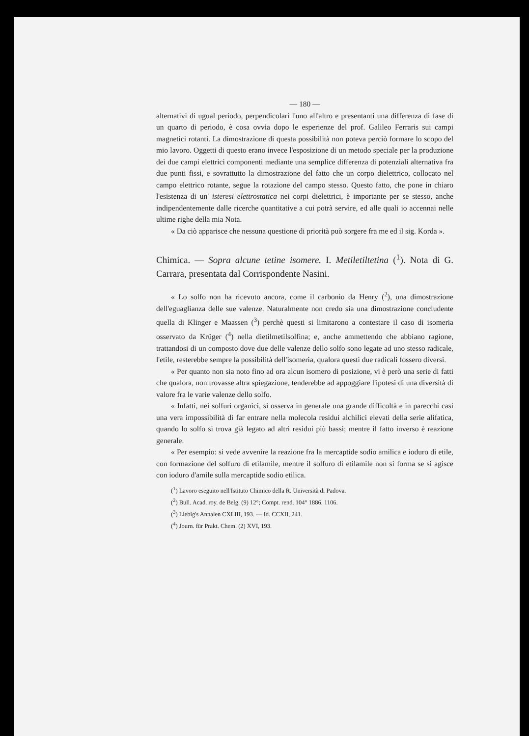— 180 —
alternativi di ugual periodo, perpendicolari l'uno all'altro e presentanti una differenza di fase di un quarto di periodo, è cosa ovvia dopo le esperienze del prof. Galileo Ferraris sui campi magnetici rotanti. La dimostrazione di questa possibilità non poteva perciò formare lo scopo del mio lavoro. Oggetti di questo erano invece l'esposizione di un metodo speciale per la produzione dei due campi elettrici componenti mediante una semplice differenza di potenziali alternativa fra due punti fissi, e sovrattutto la dimostrazione del fatto che un corpo dielettrico, collocato nel campo elettrico rotante, segue la rotazione del campo stesso. Questo fatto, che pone in chiaro l'esistenza di un' isteresi elettrostatica nei corpi dielettrici, è importante per se stesso, anche indipendentemente dalle ricerche quantitative a cui potrà servire, ed alle quali io accennai nelle ultime righe della mia Nota.
« Da ciò apparisce che nessuna questione di priorità può sorgere fra me ed il sig. Korda ».
Chimica. — Sopra alcune tetine isomere. I. Metiletiltetina (<sup>1</sup>). Nota di G. Carrara, presentata dal Corrispondente Nasini.
« Lo solfo non ha ricevuto ancora, come il carbonio da Henry (<sup>2</sup>), una dimostrazione dell'eguaglianza delle sue valenze. Naturalmente non credo sia una dimostrazione concludente quella di Klinger e Maassen (<sup>3</sup>) perchè questi si limitarono a contestare il caso di isomeria osservato da Krüger (<sup>4</sup>) nella dietilmetilsolfina; e, anche ammettendo che abbiano ragione, trattandosi di un composto dove due delle valenze dello solfo sono legate ad uno stesso radicale, l'etile, resterebbe sempre la possibilità dell'isomeria, qualora questi due radicali fossero diversi.
« Per quanto non sia noto fino ad ora alcun isomero di posizione, vi è però una serie di fatti che qualora, non trovasse altra spiegazione, tenderebbe ad appoggiare l'ipotesi di una diversità di valore fra le varie valenze dello solfo.
« Infatti, nei solfuri organici, si osserva in generale una grande difficoltà e in parecchi casi una vera impossibilità di far entrare nella molecola residui alchilici elevati della serie alifatica, quando lo solfo si trova già legato ad altri residui più bassi; mentre il fatto inverso è reazione generale.
« Per esempio: si vede avvenire la reazione fra la mercaptide sodio amilica e ioduro di etile, con formazione del solfuro di etilamile, mentre il solfuro di etilamile non si forma se si agisce con ioduro d'amile sulla mercaptide sodio etilica.
(<sup>1</sup>) Lavoro eseguito nell'Istituto Chimico della R. Università di Padova.
(<sup>2</sup>) Bull. Acad. roy. de Belg. (9) 12°; Compt. rend. 104° 1886. 1106.
(<sup>3</sup>) Liebig's Annalen CXLIII, 193. — Id. CCXII, 241.
(<sup>4</sup>) Journ. für Prakt. Chem. (2) XVI, 193.